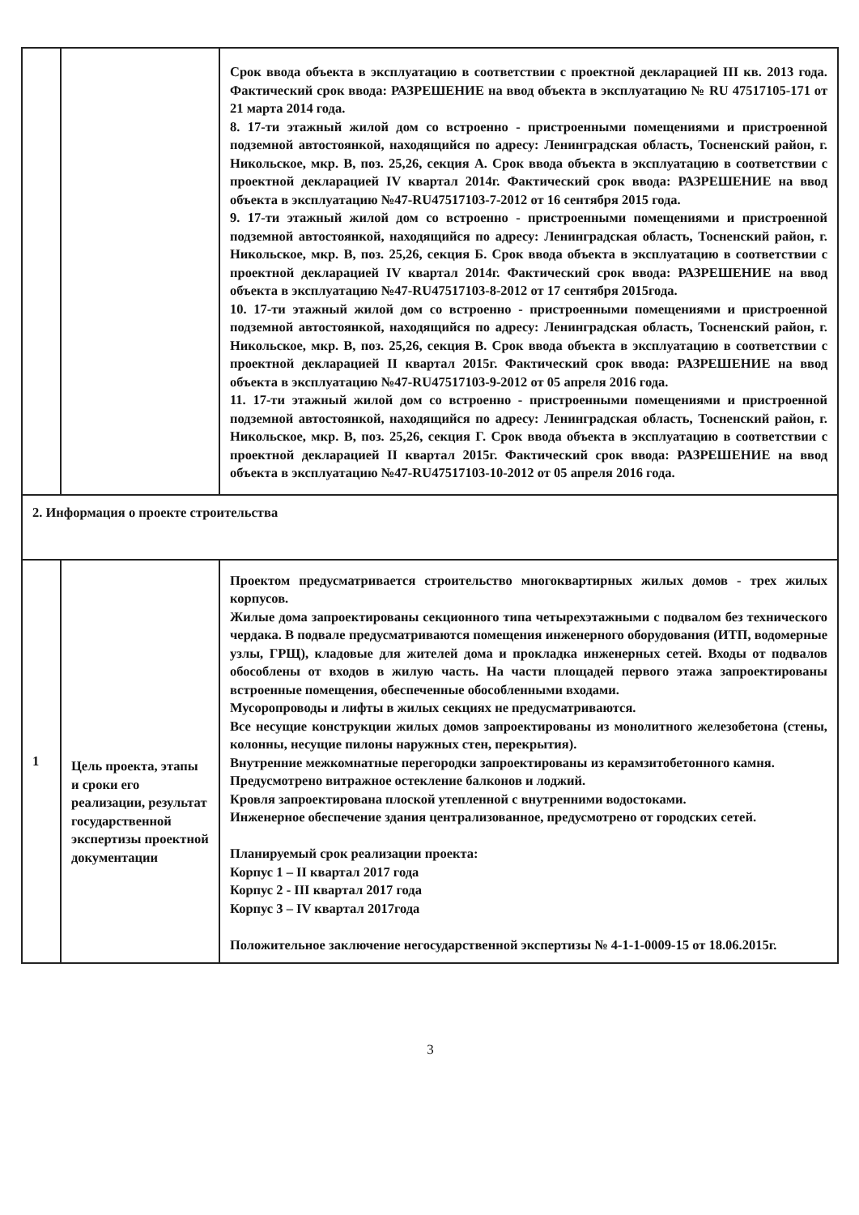| | | Срок ввода объекта в эксплуатацию в соответствии с проектной декларацией III кв. 2013 года. Фактический срок ввода: РАЗРЕШЕНИЕ на ввод объекта в эксплуатацию № RU 47517105-171 от 21 марта 2014 года. 8. 17-ти этажный жилой дом со встроенно - пристроенными помещениями и пристроенной подземной автостоянкой, находящийся по адресу: Ленинградская область, Тосненский район, г. Никольское, мкр. В, поз. 25,26, секция А. Срок ввода объекта в эксплуатацию в соответствии с проектной декларацией IV квартал 2014г. Фактический срок ввода: РАЗРЕШЕНИЕ на ввод объекта в эксплуатацию №47-RU47517103-7-2012 от 16 сентября 2015 года. 9. 17-ти этажный жилой дом со встроенно - пристроенными помещениями и пристроенной подземной автостоянкой, находящийся по адресу: Ленинградская область, Тосненский район, г. Никольское, мкр. В, поз. 25,26, секция Б. Срок ввода объекта в эксплуатацию в соответствии с проектной декларацией IV квартал 2014г. Фактический срок ввода: РАЗРЕШЕНИЕ на ввод объекта в эксплуатацию №47-RU47517103-8-2012 от 17 сентября 2015года. 10. 17-ти этажный жилой дом со встроенно - пристроенными помещениями и пристроенной подземной автостоянкой, находящийся по адресу: Ленинградская область, Тосненский район, г. Никольское, мкр. В, поз. 25,26, секция В. Срок ввода объекта в эксплуатацию в соответствии с проектной декларацией II квартал 2015г. Фактический срок ввода: РАЗРЕШЕНИЕ на ввод объекта в эксплуатацию №47-RU47517103-9-2012 от 05 апреля 2016 года. 11. 17-ти этажный жилой дом со встроенно - пристроенными помещениями и пристроенной подземной автостоянкой, находящийся по адресу: Ленинградская область, Тосненский район, г. Никольское, мкр. В, поз. 25,26, секция Г. Срок ввода объекта в эксплуатацию в соответствии с проектной декларацией II квартал 2015г. Фактический срок ввода: РАЗРЕШЕНИЕ на ввод объекта в эксплуатацию №47-RU47517103-10-2012 от 05 апреля 2016 года. |
| 2. Информация о проекте строительства | | |
| 1 | Цель проекта, этапы и сроки его реализации, результат государственной экспертизы проектной документации | Проектом предусматривается строительство многоквартирных жилых домов - трех жилых корпусов. Жилые дома запроектированы секционного типа четырехэтажными с подвалом без технического чердака. В подвале предусматриваются помещения инженерного оборудования (ИТП, водомерные узлы, ГРЩ), кладовые для жителей дома и прокладка инженерных сетей. Входы от подвалов обособлены от входов в жилую часть. На части площадей первого этажа запроектированы встроенные помещения, обеспеченные обособленными входами. Мусоропроводы и лифты в жилых секциях не предусматриваются. Все несущие конструкции жилых домов запроектированы из монолитного железобетона (стены, колонны, несущие пилоны наружных стен, перекрытия). Внутренние межкомнатные перегородки запроектированы из керамзитобетонного камня. Предусмотрено витражное остекление балконов и лоджий. Кровля запроектирована плоской утепленной с внутренними водостоками. Инженерное обеспечение здания централизованное, предусмотрено от городских сетей. Планируемый срок реализации проекта: Корпус 1 – II квартал 2017 года Корпус 2 - III квартал 2017 года Корпус 3 – IV квартал 2017года Положительное заключение негосударственной экспертизы № 4-1-1-0009-15 от 18.06.2015г. |
3